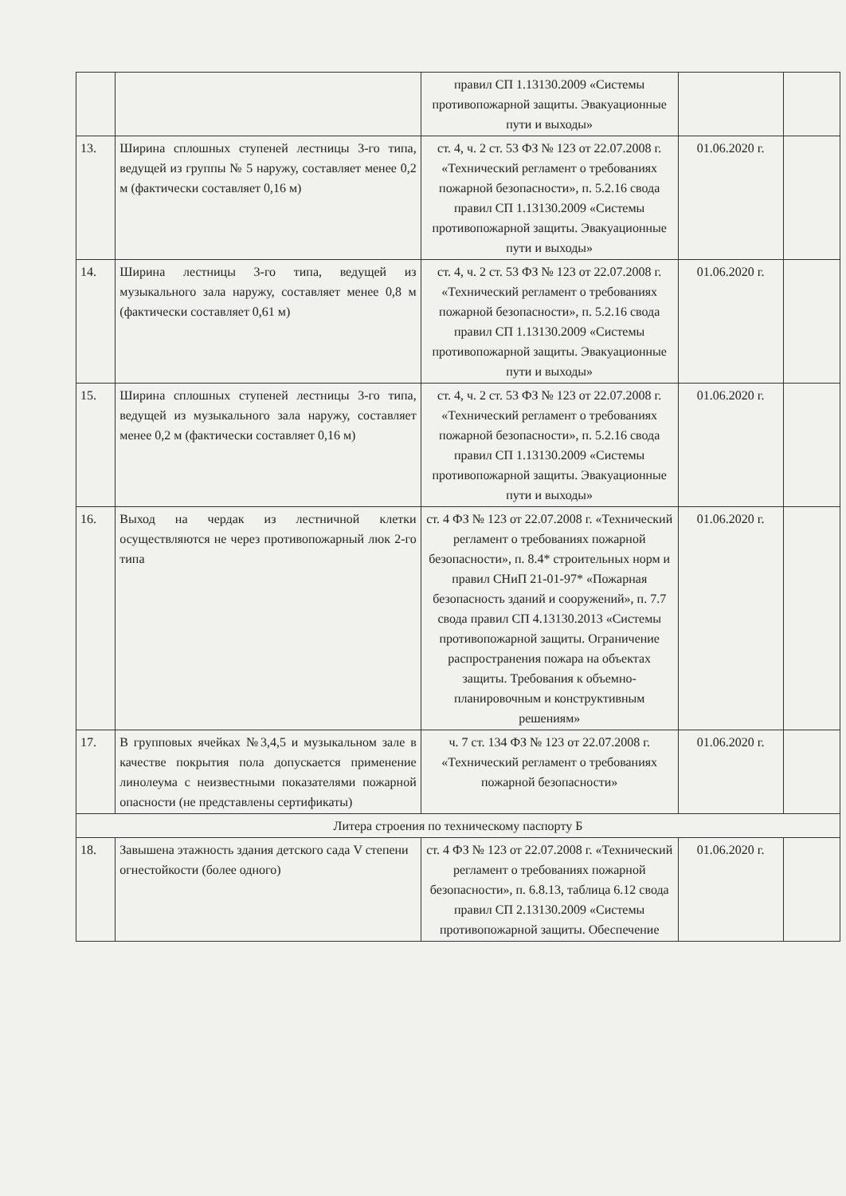| | | правил СП 1.13130.2009 «Системы противопожарной защиты. Эвакуационные пути и выходы» | | |
| 13. | Ширина сплошных ступеней лестницы 3-го типа, ведущей из группы № 5 наружу, составляет менее 0,2 м (фактически составляет 0,16 м) | ст. 4, ч. 2 ст. 53 ФЗ № 123 от 22.07.2008 г. «Технический регламент о требованиях пожарной безопасности», п. 5.2.16 свода правил СП 1.13130.2009 «Системы противопожарной защиты. Эвакуационные пути и выходы» | 01.06.2020 г. | |
| 14. | Ширина лестницы 3-го типа, ведущей из музыкального зала наружу, составляет менее 0,8 м (фактически составляет 0,61 м) | ст. 4, ч. 2 ст. 53 ФЗ № 123 от 22.07.2008 г. «Технический регламент о требованиях пожарной безопасности», п. 5.2.16 свода правил СП 1.13130.2009 «Системы противопожарной защиты. Эвакуационные пути и выходы» | 01.06.2020 г. | |
| 15. | Ширина сплошных ступеней лестницы 3-го типа, ведущей из музыкального зала наружу, составляет менее 0,2 м (фактически составляет 0,16 м) | ст. 4, ч. 2 ст. 53 ФЗ № 123 от 22.07.2008 г. «Технический регламент о требованиях пожарной безопасности», п. 5.2.16 свода правил СП 1.13130.2009 «Системы противопожарной защиты. Эвакуационные пути и выходы» | 01.06.2020 г. | |
| 16. | Выход на чердак из лестничной клетки осуществляются не через противопожарный люк 2-го типа | ст. 4 ФЗ № 123 от 22.07.2008 г. «Технический регламент о требованиях пожарной безопасности», п. 8.4* строительных норм и правил СНиП 21-01-97* «Пожарная безопасность зданий и сооружений», п. 7.7 свода правил СП 4.13130.2013 «Системы противопожарной защиты. Ограничение распространения пожара на объектах защиты. Требования к объемно-планировочным и конструктивным решениям» | 01.06.2020 г. | |
| 17. | В групповых ячейках №3,4,5 и музыкальном зале в качестве покрытия пола допускается применение линолеума с неизвестными показателями пожарной опасности (не представлены сертификаты) | ч. 7 ст. 134 ФЗ № 123 от 22.07.2008 г. «Технический регламент о требованиях пожарной безопасности» | 01.06.2020 г. | |
| Литера строения по техническому паспорту Б | | | | |
| 18. | Завышена этажность здания детского сада V степени огнестойкости (более одного) | ст. 4 ФЗ № 123 от 22.07.2008 г. «Технический регламент о требованиях пожарной безопасности», п. 6.8.13, таблица 6.12 свода правил СП 2.13130.2009 «Системы противопожарной защиты. Обеспечение | 01.06.2020 г. | |